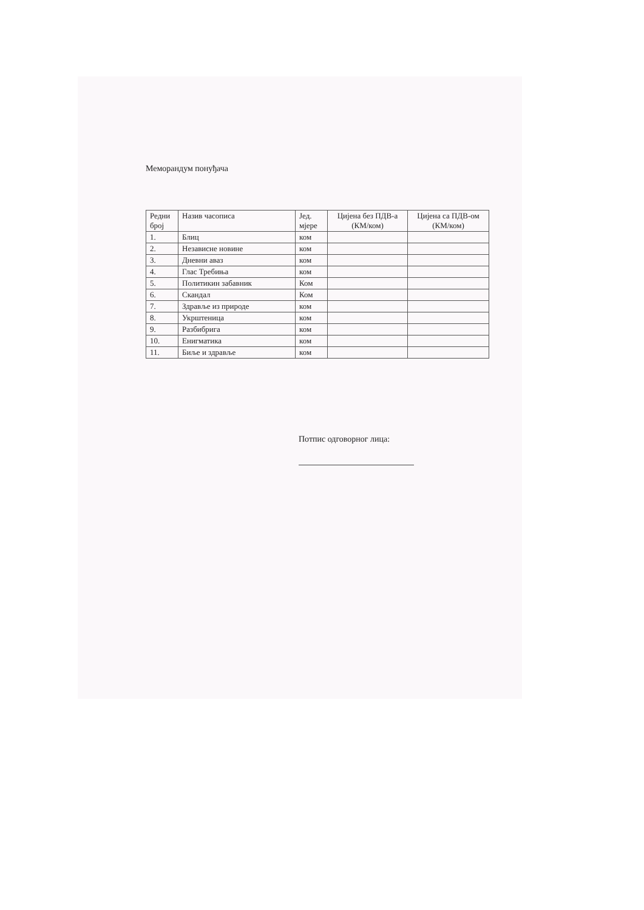Меморандум понуђача
| Редни број | Назив часописа | Јед. мјере | Цијена без ПДВ-а (КМ/ком) | Цијена са ПДВ-ом (КМ/ком) |
| --- | --- | --- | --- | --- |
| 1. | Блиц | ком | | |
| 2. | Независне новине | ком | | |
| 3. | Дневни аваз | ком | | |
| 4. | Глас Требиња | ком | | |
| 5. | Политикин забавник | Ком | | |
| 6. | Скандал | Ком | | |
| 7. | Здравље из природе | ком | | |
| 8. | Укрштеница | ком | | |
| 9. | Разбибрига | ком | | |
| 10. | Енигматика | ком | | |
| 11. | Биље и здравље | ком | | |
Потпис одговорног лица: